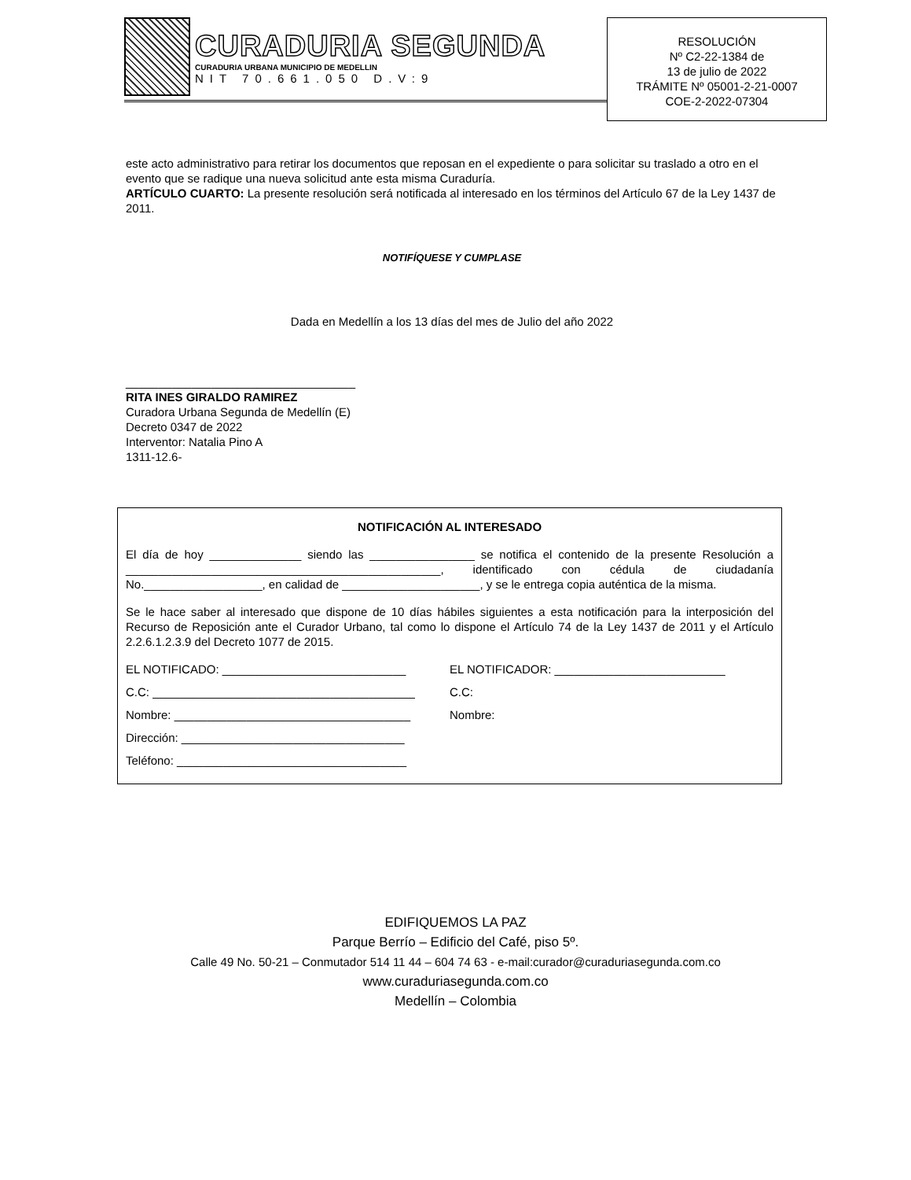CURADURIA SEGUNDA
CURADURIA URBANA MUNICIPIO DE MEDELLIN
NIT 70.661.050 D.V:9
RESOLUCIÓN
Nº C2-22-1384 de
13 de julio de 2022
TRÁMITE Nº 05001-2-21-0007
COE-2-2022-07304
este acto administrativo para retirar los documentos que reposan en el expediente o para solicitar su traslado a otro en el evento que se radique una nueva solicitud ante esta misma Curaduría.
ARTÍCULO CUARTO: La presente resolución será notificada al interesado en los términos del Artículo 67 de la Ley 1437 de 2011.
NOTIFÍQUESE Y CUMPLASE
Dada en Medellín a los 13 días del mes de Julio del año 2022
___________________________________
RITA INES GIRALDO RAMIREZ
Curadora Urbana Segunda de Medellín (E)
Decreto 0347 de 2022
Interventor: Natalia Pino A
1311-12.6-
NOTIFICACIÓN AL INTERESADO
El día de hoy ______________ siendo las ________________ se notifica el contenido de la presente Resolución a ________________________________________________, identificado con cédula de ciudadanía No.__________________, en calidad de _____________________, y se le entrega copia auténtica de la misma.
Se le hace saber al interesado que dispone de 10 días hábiles siguientes a esta notificación para la interposición del Recurso de Reposición ante el Curador Urbano, tal como lo dispone el Artículo 74 de la Ley 1437 de 2011 y el Artículo 2.2.6.1.2.3.9 del Decreto 1077 de 2015.
EL NOTIFICADO: ____________________________
EL NOTIFICADOR: __________________________
C.C: ________________________________________
C.C:
Nombre: ____________________________________
Nombre:
Dirección: __________________________________
Teléfono: ___________________________________
EDIFIQUEMOS LA PAZ
Parque Berrío – Edificio del Café, piso 5º.
Calle 49 No. 50-21 – Conmutador 514 11 44 – 604 74 63 - e-mail:curador@curaduriasegunda.com.co
www.curaduriasegunda.com.co
Medellín – Colombia